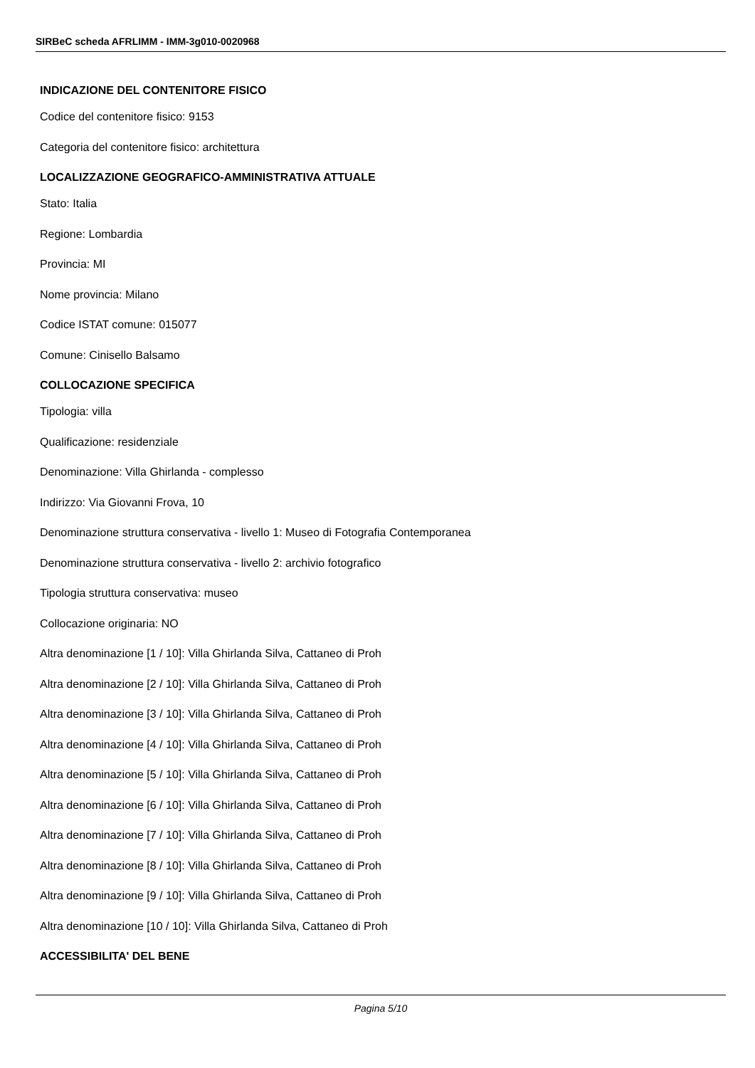SIRBeC scheda AFRLIMM - IMM-3g010-0020968
INDICAZIONE DEL CONTENITORE FISICO
Codice del contenitore fisico: 9153
Categoria del contenitore fisico: architettura
LOCALIZZAZIONE GEOGRAFICO-AMMINISTRATIVA ATTUALE
Stato: Italia
Regione: Lombardia
Provincia: MI
Nome provincia: Milano
Codice ISTAT comune: 015077
Comune: Cinisello Balsamo
COLLOCAZIONE SPECIFICA
Tipologia: villa
Qualificazione: residenziale
Denominazione: Villa Ghirlanda - complesso
Indirizzo: Via Giovanni Frova, 10
Denominazione struttura conservativa - livello 1: Museo di Fotografia Contemporanea
Denominazione struttura conservativa - livello 2: archivio fotografico
Tipologia struttura conservativa: museo
Collocazione originaria: NO
Altra denominazione [1 / 10]: Villa Ghirlanda Silva, Cattaneo di Proh
Altra denominazione [2 / 10]: Villa Ghirlanda Silva, Cattaneo di Proh
Altra denominazione [3 / 10]: Villa Ghirlanda Silva, Cattaneo di Proh
Altra denominazione [4 / 10]: Villa Ghirlanda Silva, Cattaneo di Proh
Altra denominazione [5 / 10]: Villa Ghirlanda Silva, Cattaneo di Proh
Altra denominazione [6 / 10]: Villa Ghirlanda Silva, Cattaneo di Proh
Altra denominazione [7 / 10]: Villa Ghirlanda Silva, Cattaneo di Proh
Altra denominazione [8 / 10]: Villa Ghirlanda Silva, Cattaneo di Proh
Altra denominazione [9 / 10]: Villa Ghirlanda Silva, Cattaneo di Proh
Altra denominazione [10 / 10]: Villa Ghirlanda Silva, Cattaneo di Proh
ACCESSIBILITA' DEL BENE
Pagina 5/10